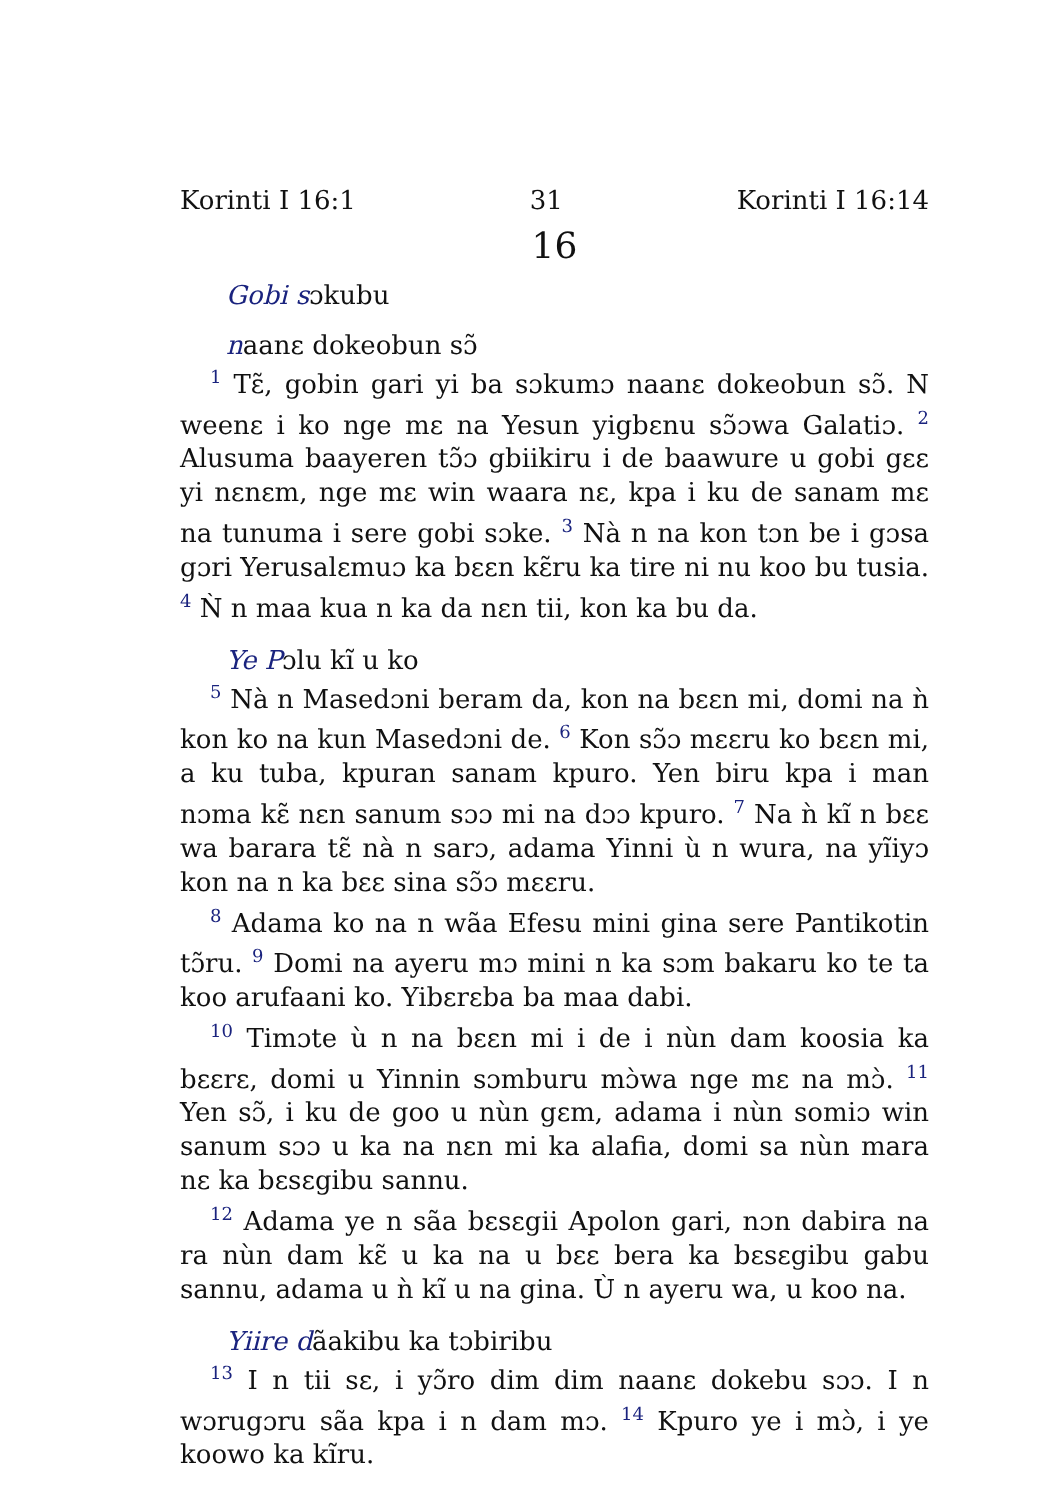Korinti I 16:1 31 Korinti I 16:14
16
Gobi sɔkubu
naanɛ dokeobun sɔ̃
<sup>1</sup> Tɛ̃, gobin gari yi ba sɔkumɔ naanɛ dokeobun sɔ̃. N weenɛ i ko nge mɛ na Yesun yigbɛnu sɔ̃ɔwa Galatiɔ. <sup>2</sup> Alusuma baayeren tɔ̃ɔ gbiikiru i de baawure u gobi gɛɛ yi nɛnɛm, nge mɛ win waara nɛ, kpa i ku de sanam mɛ na tunuma i sere gobi sɔke. <sup>3</sup> Nà n na kon tɔn be i gɔsa gɔri Yerusalɛmuɔ ka bɛɛn kɛ̃ru ka tire ni nu koo bu tusia. <sup>4</sup> Ǹ n maa kua n ka da nɛn tii, kon ka bu da.
Ye Pɔlu kĩ u ko
<sup>5</sup> Nà n Masedɔni beram da, kon na bɛɛn mi, domi na ǹ kon ko na kun Masedɔni de. <sup>6</sup> Kon sɔ̃ɔ mɛɛru ko bɛɛn mi, a ku tuba, kpuran sanam kpuro. Yen biru kpa i man nɔma kɛ̃ nɛn sanum sɔɔ mi na dɔɔ kpuro. <sup>7</sup> Na ǹ kĩ n bɛɛ wa barara tɛ̃ nà n sarɔ, adama Yinni ù n wura, na yĩiyɔ kon na n ka bɛɛ sina sɔ̃ɔ mɛɛru.
<sup>8</sup> Adama ko na n wãa Efesu mini gina sere Pantikotin tɔ̃ru. <sup>9</sup> Domi na ayeru mɔ mini n ka sɔm bakaru ko te ta koo arufaani ko. Yibɛrɛba ba maa dabi.
<sup>10</sup> Timɔte ù n na bɛɛn mi i de i nùn dam koosia ka bɛɛrɛ, domi u Yinnin sɔmburu mɔ̀wa nge mɛ na mɔ̀. <sup>11</sup> Yen sɔ̃, i ku de goo u nùn gɛm, adama i nùn somiɔ win sanum sɔɔ u ka na nɛn mi ka alafia, domi sa nùn mara nɛ ka bɛsɛgibu sannu.
<sup>12</sup> Adama ye n sãa bɛsɛgii Apolon gari, nɔn dabira na ra nùn dam kɛ̃ u ka na u bɛɛ bera ka bɛsɛgibu gabu sannu, adama u ǹ kĩ u na gina. Ù n ayeru wa, u koo na.
Yiire dãakibu ka tɔbiribu
<sup>13</sup> I n tii sɛ, i yɔ̃ro dim dim naanɛ dokebu sɔɔ. I n wɔrugɔru sãa kpa i n dam mɔ. <sup>14</sup> Kpuro ye i mɔ̀, i ye koowo ka kĩru.